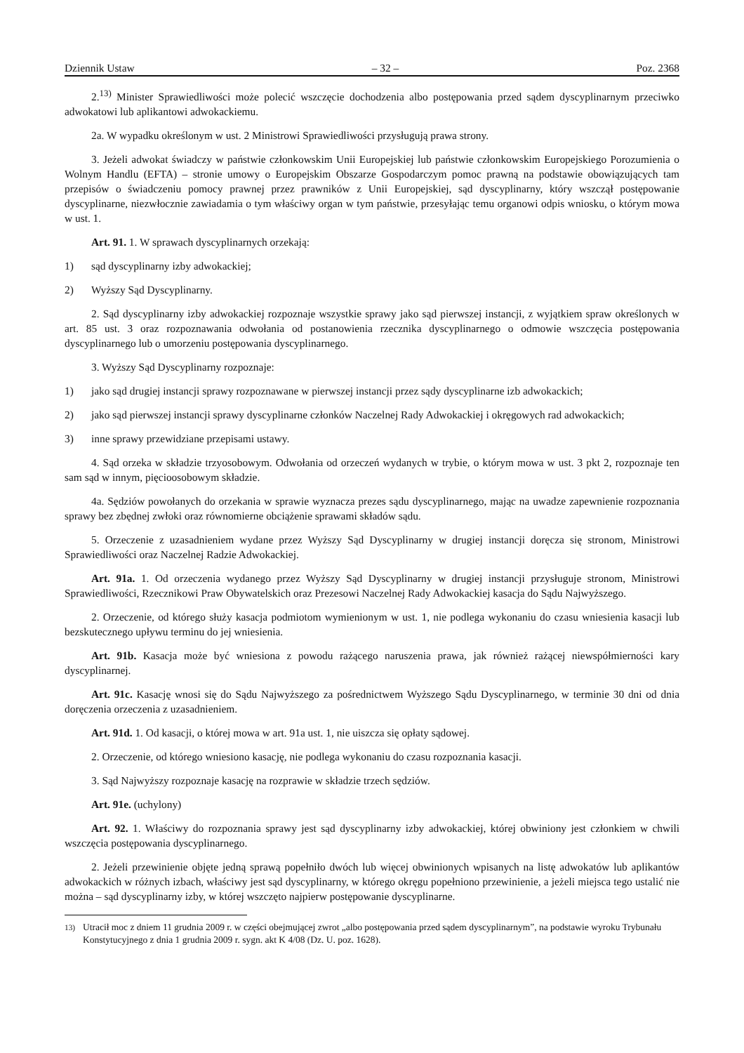Dziennik Ustaw – 32 – Poz. 2368
2.<sup>13)</sup> Minister Sprawiedliwości może polecić wszczęcie dochodzenia albo postępowania przed sądem dyscyplinarnym przeciwko adwokatowi lub aplikantowi adwokackiemu.
2a. W wypadku określonym w ust. 2 Ministrowi Sprawiedliwości przysługują prawa strony.
3. Jeżeli adwokat świadczy w państwie członkowskim Unii Europejskiej lub państwie członkowskim Europejskiego Porozumienia o Wolnym Handlu (EFTA) – stronie umowy o Europejskim Obszarze Gospodarczym pomoc prawną na podstawie obowiązujących tam przepisów o świadczeniu pomocy prawnej przez prawników z Unii Europejskiej, sąd dyscyplinarny, który wszczął postępowanie dyscyplinarne, niezwłocznie zawiadamia o tym właściwy organ w tym państwie, przesyłając temu organowi odpis wniosku, o którym mowa w ust. 1.
Art. 91. 1. W sprawach dyscyplinarnych orzekają:
1) sąd dyscyplinarny izby adwokackiej;
2) Wyższy Sąd Dyscyplinarny.
2. Sąd dyscyplinarny izby adwokackiej rozpoznaje wszystkie sprawy jako sąd pierwszej instancji, z wyjątkiem spraw określonych w art. 85 ust. 3 oraz rozpoznawania odwołania od postanowienia rzecznika dyscyplinarnego o odmowie wszczęcia postępowania dyscyplinarnego lub o umorzeniu postępowania dyscyplinarnego.
3. Wyższy Sąd Dyscyplinarny rozpoznaje:
1) jako sąd drugiej instancji sprawy rozpoznawane w pierwszej instancji przez sądy dyscyplinarne izb adwokackich;
2) jako sąd pierwszej instancji sprawy dyscyplinarne członków Naczelnej Rady Adwokackiej i okręgowych rad adwokackich;
3) inne sprawy przewidziane przepisami ustawy.
4. Sąd orzeka w składzie trzyosobowym. Odwołania od orzeczeń wydanych w trybie, o którym mowa w ust. 3 pkt 2, rozpoznaje ten sam sąd w innym, pięcioosobowym składzie.
4a. Sędziów powołanych do orzekania w sprawie wyznacza prezes sądu dyscyplinarnego, mając na uwadze zapewnienie rozpoznania sprawy bez zbędnej zwłoki oraz równomierne obciążenie sprawami składów sądu.
5. Orzeczenie z uzasadnieniem wydane przez Wyższy Sąd Dyscyplinarny w drugiej instancji doręcza się stronom, Ministrowi Sprawiedliwości oraz Naczelnej Radzie Adwokackiej.
Art. 91a. 1. Od orzeczenia wydanego przez Wyższy Sąd Dyscyplinarny w drugiej instancji przysługuje stronom, Ministrowi Sprawiedliwości, Rzecznikowi Praw Obywatelskich oraz Prezesowi Naczelnej Rady Adwokackiej kasacja do Sądu Najwyższego.
2. Orzeczenie, od którego służy kasacja podmiotom wymienionym w ust. 1, nie podlega wykonaniu do czasu wniesienia kasacji lub bezskutecznego upływu terminu do jej wniesienia.
Art. 91b. Kasacja może być wniesiona z powodu rażącego naruszenia prawa, jak również rażącej niewspółmierności kary dyscyplinarnej.
Art. 91c. Kasację wnosi się do Sądu Najwyższego za pośrednictwem Wyższego Sądu Dyscyplinarnego, w terminie 30 dni od dnia doręczenia orzeczenia z uzasadnieniem.
Art. 91d. 1. Od kasacji, o której mowa w art. 91a ust. 1, nie uiszcza się opłaty sądowej.
2. Orzeczenie, od którego wniesiono kasację, nie podlega wykonaniu do czasu rozpoznania kasacji.
3. Sąd Najwyższy rozpoznaje kasację na rozprawie w składzie trzech sędziów.
Art. 91e. (uchylony)
Art. 92. 1. Właściwy do rozpoznania sprawy jest sąd dyscyplinarny izby adwokackiej, której obwiniony jest członkiem w chwili wszczęcia postępowania dyscyplinarnego.
2. Jeżeli przewinienie objęte jedną sprawą popełniło dwóch lub więcej obwinionych wpisanych na listę adwokatów lub aplikantów adwokackich w różnych izbach, właściwy jest sąd dyscyplinarny, w którego okręgu popełniono przewinienie, a jeżeli miejsca tego ustalić nie można – sąd dyscyplinarny izby, w której wszczęto najpierw postępowanie dyscyplinarne.
<sup>13)</sup> Utracił moc z dniem 11 grudnia 2009 r. w części obejmującej zwrot „albo postępowania przed sądem dyscyplinarnym”, na podstawie wyroku Trybunału Konstytucyjnego z dnia 1 grudnia 2009 r. sygn. akt K 4/08 (Dz. U. poz. 1628).